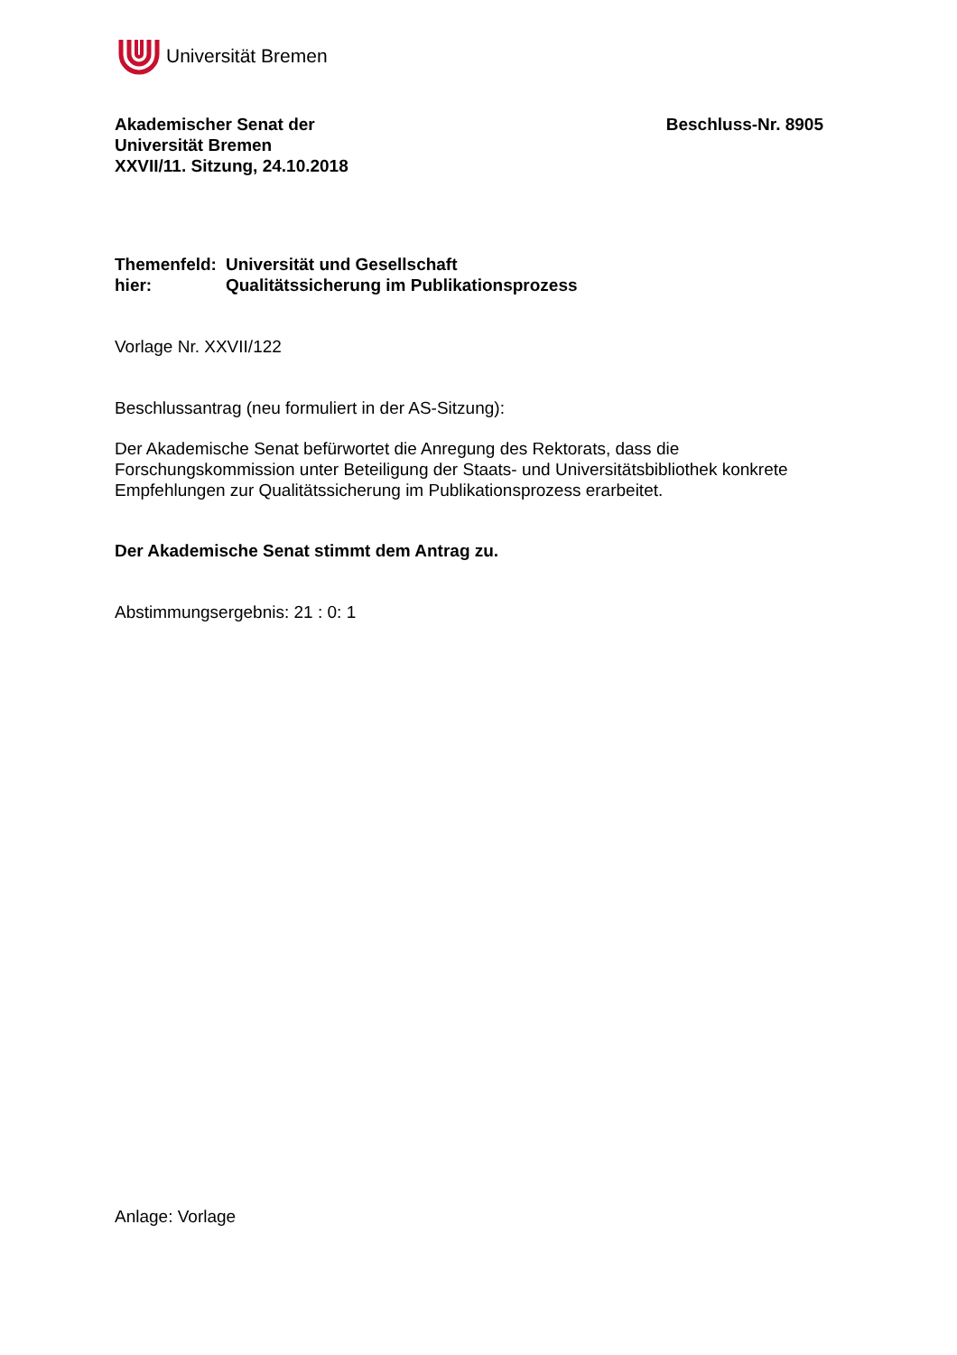Universität Bremen
Akademischer Senat der
Universität Bremen
XXVII/11. Sitzung, 24.10.2018
Beschluss-Nr. 8905
| Themenfeld: | Universität und Gesellschaft |
| hier: | Qualitätssicherung im Publikationsprozess |
Vorlage Nr. XXVII/122
Beschlussantrag (neu formuliert in der AS-Sitzung):
Der Akademische Senat befürwortet die Anregung des Rektorats, dass die Forschungskommission unter Beteiligung der Staats- und Universitätsbibliothek konkrete Empfehlungen zur Qualitätssicherung im Publikationsprozess erarbeitet.
Der Akademische Senat stimmt dem Antrag zu.
Abstimmungsergebnis: 21 : 0: 1
Anlage: Vorlage